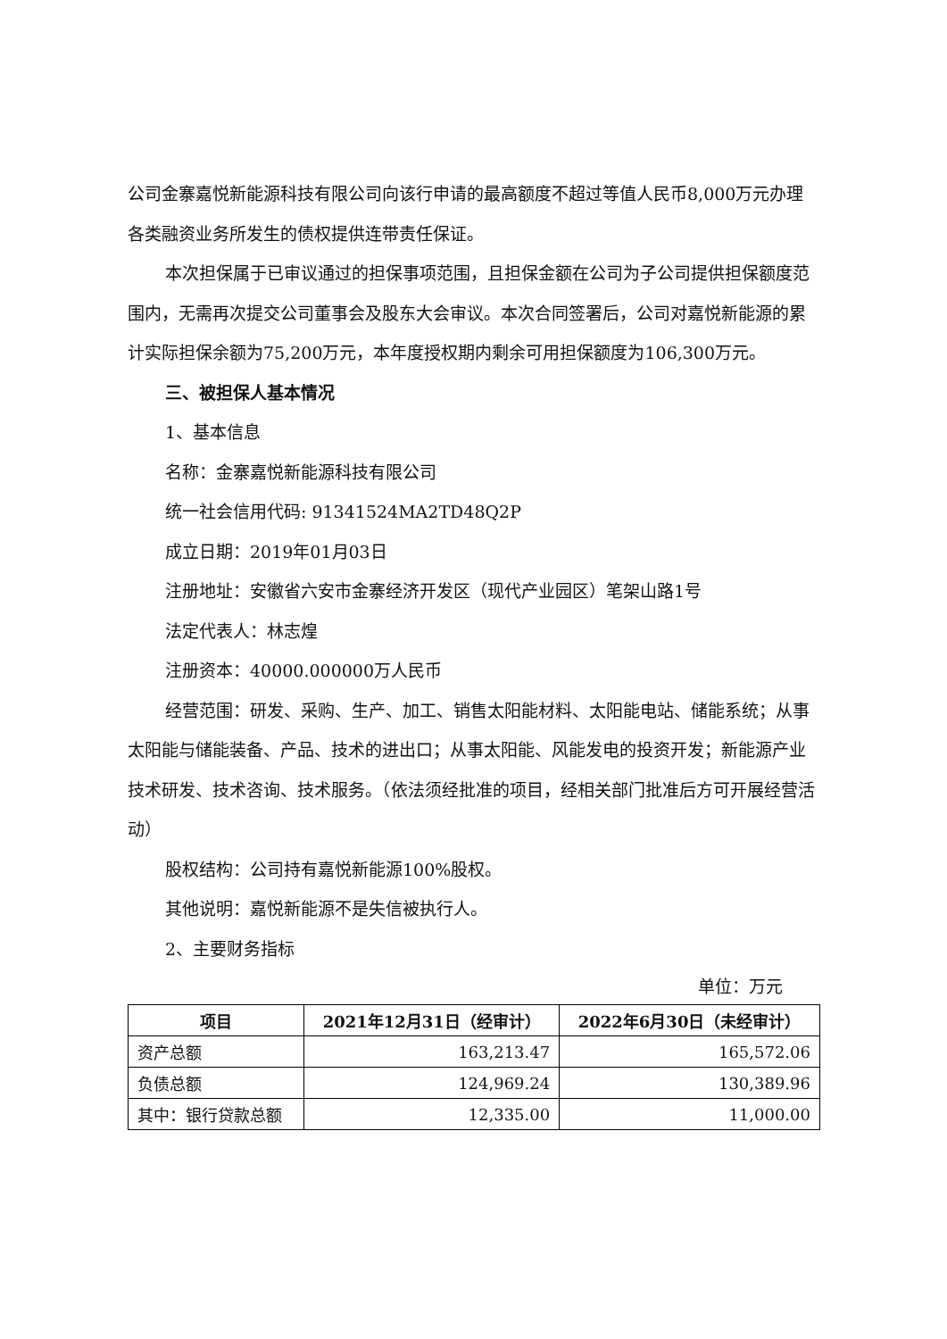公司金寨嘉悦新能源科技有限公司向该行申请的最高额度不超过等值人民币8,000万元办理各类融资业务所发生的债权提供连带责任保证。
本次担保属于已审议通过的担保事项范围，且担保金额在公司为子公司提供担保额度范围内，无需再次提交公司董事会及股东大会审议。本次合同签署后，公司对嘉悦新能源的累计实际担保余额为75,200万元，本年度授权期内剩余可用担保额度为106,300万元。
三、被担保人基本情况
1、基本信息
名称：金寨嘉悦新能源科技有限公司
统一社会信用代码: 91341524MA2TD48Q2P
成立日期：2019年01月03日
注册地址：安徽省六安市金寨经济开发区（现代产业园区）笔架山路1号
法定代表人：林志煌
注册资本：40000.000000万人民币
经营范围：研发、采购、生产、加工、销售太阳能材料、太阳能电站、储能系统；从事太阳能与储能装备、产品、技术的进出口；从事太阳能、风能发电的投资开发；新能源产业技术研发、技术咨询、技术服务。（依法须经批准的项目，经相关部门批准后方可开展经营活动）
股权结构：公司持有嘉悦新能源100%股权。
其他说明：嘉悦新能源不是失信被执行人。
2、主要财务指标
单位：万元
| 项目 | 2021年12月31日（经审计） | 2022年6月30日（未经审计） |
| --- | --- | --- |
| 资产总额 | 163,213.47 | 165,572.06 |
| 负债总额 | 124,969.24 | 130,389.96 |
| 其中：银行贷款总额 | 12,335.00 | 11,000.00 |